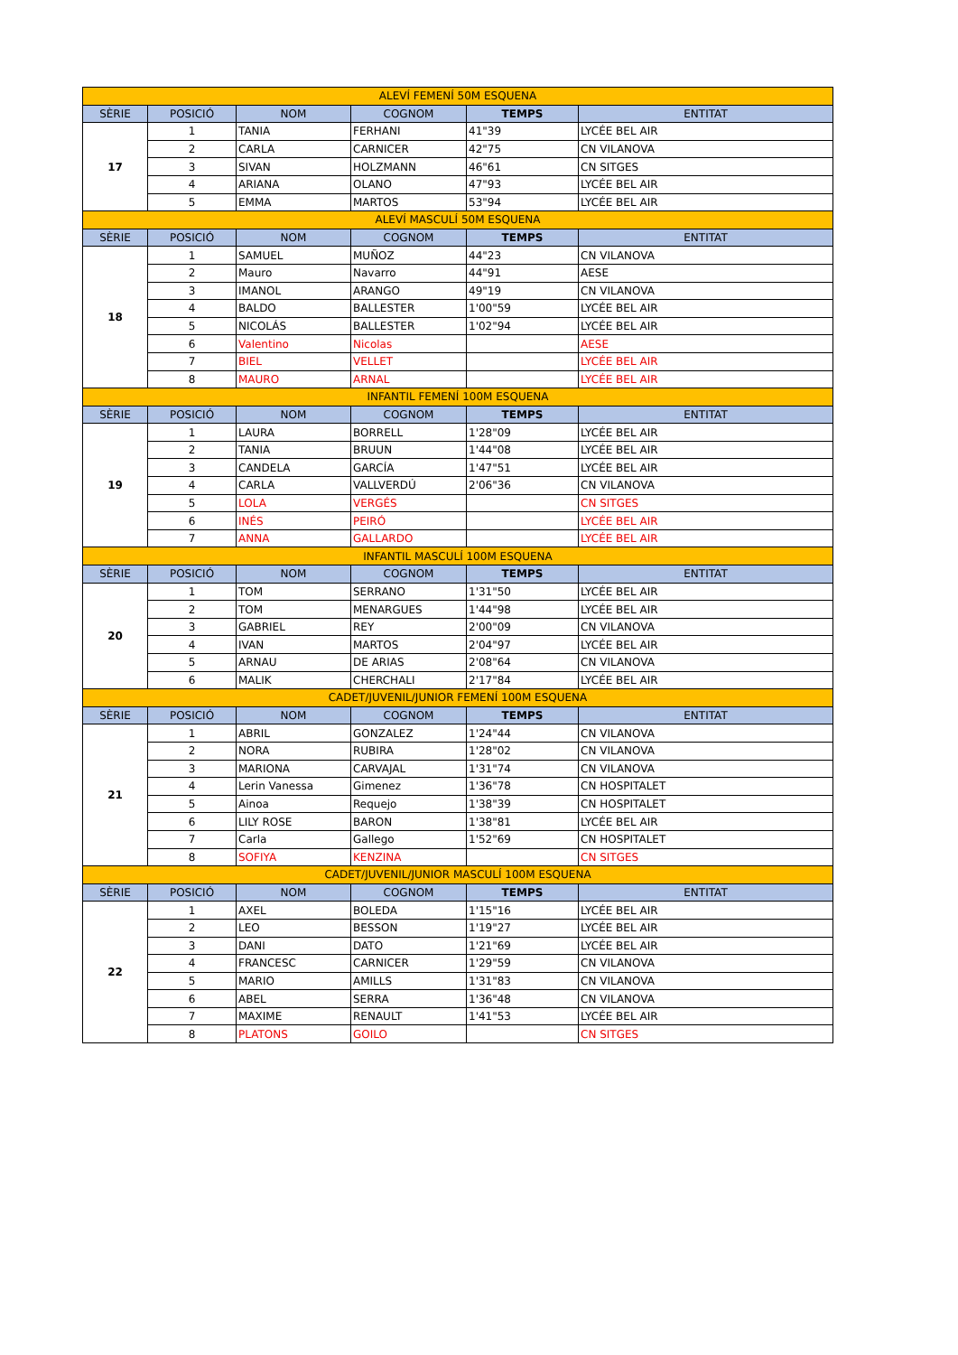| ALEVÍ FEMENÍ 50M ESQUENA | | | | | |
| SÈRIE | POSICIÓ | NOM | COGNOM | TEMPS | ENTITAT |
| 17 | 1 | TANIA | FERHANI | 41"39 | LYCÉE BEL AIR |
| | 2 | CARLA | CARNICER | 42"75 | CN VILANOVA |
| | 3 | SIVAN | HOLZMANN | 46"61 | CN SITGES |
| | 4 | ARIANA | OLANO | 47"93 | LYCÉE BEL AIR |
| | 5 | EMMA | MARTOS | 53"94 | LYCÉE BEL AIR |
| ALEVÍ MASCULÍ 50M ESQUENA | | | | | |
| SÈRIE | POSICIÓ | NOM | COGNOM | TEMPS | ENTITAT |
| 18 | 1 | SAMUEL | MUÑOZ | 44"23 | CN VILANOVA |
| | 2 | Mauro | Navarro | 44"91 | AESE |
| | 3 | IMANOL | ARANGO | 49"19 | CN VILANOVA |
| | 4 | BALDO | BALLESTER | 1'00"59 | LYCÉE BEL AIR |
| | 5 | NICOLÁS | BALLESTER | 1'02"94 | LYCÉE BEL AIR |
| | 6 | Valentino | Nicolas | | AESE |
| | 7 | BIEL | VELLET | | LYCÉE BEL AIR |
| | 8 | MAURO | ARNAL | | LYCÉE BEL AIR |
| INFANTIL FEMENÍ 100M ESQUENA | | | | | |
| SÈRIE | POSICIÓ | NOM | COGNOM | TEMPS | ENTITAT |
| 19 | 1 | LAURA | BORRELL | 1'28"09 | LYCÉE BEL AIR |
| | 2 | TANIA | BRUUN | 1'44"08 | LYCÉE BEL AIR |
| | 3 | CANDELA | GARCÍA | 1'47"51 | LYCÉE BEL AIR |
| | 4 | CARLA | VALLVERDÚ | 2'06"36 | CN VILANOVA |
| | 5 | LOLA | VERGÉS | | CN SITGES |
| | 6 | INÉS | PEIRÓ | | LYCÉE BEL AIR |
| | 7 | ANNA | GALLARDO | | LYCÉE BEL AIR |
| INFANTIL MASCULÍ 100M ESQUENA | | | | | |
| SÈRIE | POSICIÓ | NOM | COGNOM | TEMPS | ENTITAT |
| 20 | 1 | TOM | SERRANO | 1'31"50 | LYCÉE BEL AIR |
| | 2 | TOM | MENARGUES | 1'44"98 | LYCÉE BEL AIR |
| | 3 | GABRIEL | REY | 2'00"09 | CN VILANOVA |
| | 4 | IVAN | MARTOS | 2'04"97 | LYCÉE BEL AIR |
| | 5 | ARNAU | DE ARIAS | 2'08"64 | CN VILANOVA |
| | 6 | MALIK | CHERCHALI | 2'17"84 | LYCÉE BEL AIR |
| CADET/JUVENIL/JUNIOR FEMENÍ 100M ESQUENA | | | | | |
| SÈRIE | POSICIÓ | NOM | COGNOM | TEMPS | ENTITAT |
| 21 | 1 | ABRIL | GONZALEZ | 1'24"44 | CN VILANOVA |
| | 2 | NORA | RUBIRA | 1'28"02 | CN VILANOVA |
| | 3 | MARIONA | CARVAJAL | 1'31"74 | CN VILANOVA |
| | 4 | Lerin Vanessa | Gimenez | 1'36"78 | CN HOSPITALET |
| | 5 | Ainoa | Requejo | 1'38"39 | CN HOSPITALET |
| | 6 | LILY ROSE | BARON | 1'38"81 | LYCÉE BEL AIR |
| | 7 | Carla | Gallego | 1'52"69 | CN HOSPITALET |
| | 8 | SOFIYA | KENZINA | | CN SITGES |
| CADET/JUVENIL/JUNIOR MASCULÍ 100M ESQUENA | | | | | |
| SÈRIE | POSICIÓ | NOM | COGNOM | TEMPS | ENTITAT |
| 22 | 1 | AXEL | BOLEDA | 1'15"16 | LYCÉE BEL AIR |
| | 2 | LEO | BESSON | 1'19"27 | LYCÉE BEL AIR |
| | 3 | DANI | DATO | 1'21"69 | LYCÉE BEL AIR |
| | 4 | FRANCESC | CARNICER | 1'29"59 | CN VILANOVA |
| | 5 | MARIO | AMILLS | 1'31"83 | CN VILANOVA |
| | 6 | ABEL | SERRA | 1'36"48 | CN VILANOVA |
| | 7 | MAXIME | RENAULT | 1'41"53 | LYCÉE BEL AIR |
| | 8 | PLATONS | GOILO | | CN SITGES |